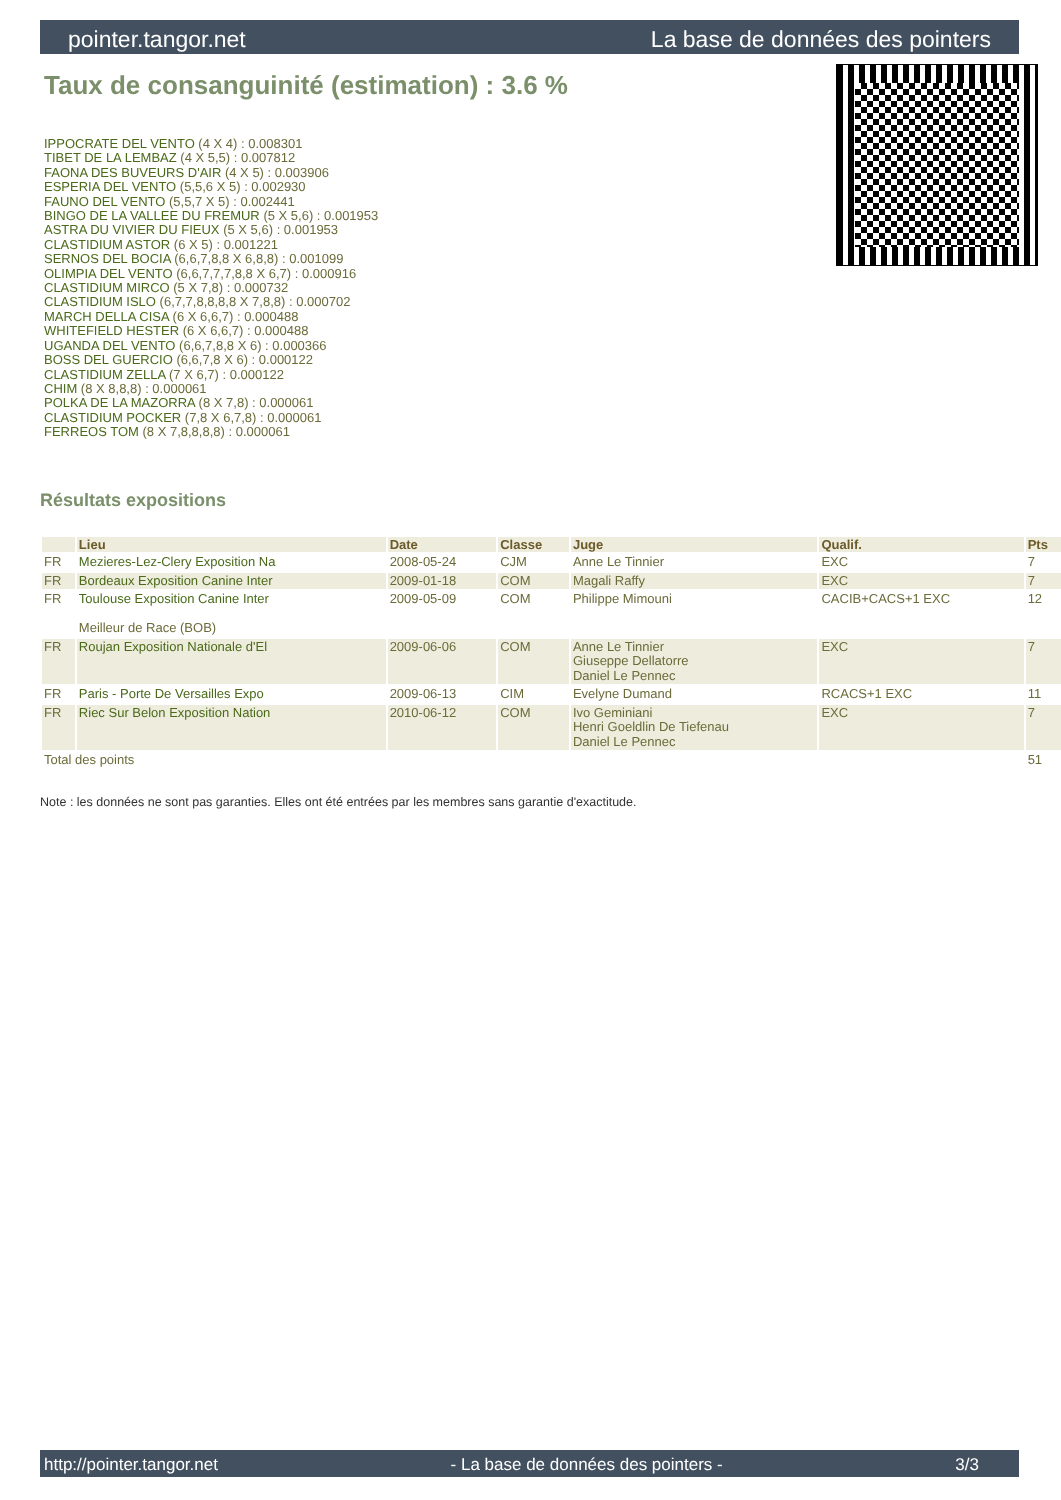pointer.tangor.net La base de données des pointers
Taux de consanguinité (estimation) : 3.6 %
IPPOCRATE DEL VENTO (4 X 4) : 0.008301
TIBET DE LA LEMBAZ (4 X 5,5) : 0.007812
FAONA DES BUVEURS D'AIR (4 X 5) : 0.003906
ESPERIA DEL VENTO (5,5,6 X 5) : 0.002930
FAUNO DEL VENTO (5,5,7 X 5) : 0.002441
BINGO DE LA VALLEE DU FREMUR (5 X 5,6) : 0.001953
ASTRA DU VIVIER DU FIEUX (5 X 5,6) : 0.001953
CLASTIDIUM ASTOR (6 X 5) : 0.001221
SERNOS DEL BOCIA (6,6,7,8,8 X 6,8,8) : 0.001099
OLIMPIA DEL VENTO (6,6,7,7,7,8,8 X 6,7) : 0.000916
CLASTIDIUM MIRCO (5 X 7,8) : 0.000732
CLASTIDIUM ISLO (6,7,7,8,8,8,8 X 7,8,8) : 0.000702
MARCH DELLA CISA (6 X 6,6,7) : 0.000488
WHITEFIELD HESTER (6 X 6,6,7) : 0.000488
UGANDA DEL VENTO (6,6,7,8,8 X 6) : 0.000366
BOSS DEL GUERCIO (6,6,7,8 X 6) : 0.000122
CLASTIDIUM ZELLA (7 X 6,7) : 0.000122
CHIM (8 X 8,8,8) : 0.000061
POLKA DE LA MAZORRA (8 X 7,8) : 0.000061
CLASTIDIUM POCKER (7,8 X 6,7,8) : 0.000061
FERREOS TOM (8 X 7,8,8,8,8) : 0.000061
Résultats expositions
| | Lieu | Date | Classe | Juge | Qualif. | Pts |
| --- | --- | --- | --- | --- | --- | --- |
| FR | Mezieres-Lez-Clery Exposition Na | 2008-05-24 | CJM | Anne Le Tinnier | EXC | 7 |
| FR | Bordeaux Exposition Canine Inter | 2009-01-18 | COM | Magali Raffy | EXC | 7 |
| FR | Toulouse Exposition Canine Inter Meilleur de Race (BOB) | 2009-05-09 | COM | Philippe Mimouni | CACIB+CACS+1 EXC | 12 |
| FR | Roujan Exposition Nationale d'El | 2009-06-06 | COM | Anne Le Tinnier Giuseppe Dellatorre Daniel Le Pennec | EXC | 7 |
| FR | Paris - Porte De Versailles Expo | 2009-06-13 | CIM | Evelyne Dumand | RCACS+1 EXC | 11 |
| FR | Riec Sur Belon Exposition Nation | 2010-06-12 | COM | Ivo Geminiani Henri Goeldlin De Tiefenau Daniel Le Pennec | EXC | 7 |
| Total des points | | | | | | 51 |
Note : les données ne sont pas garanties. Elles ont été entrées par les membres sans garantie d'exactitude.
http://pointer.tangor.net - La base de données des pointers - 3/3